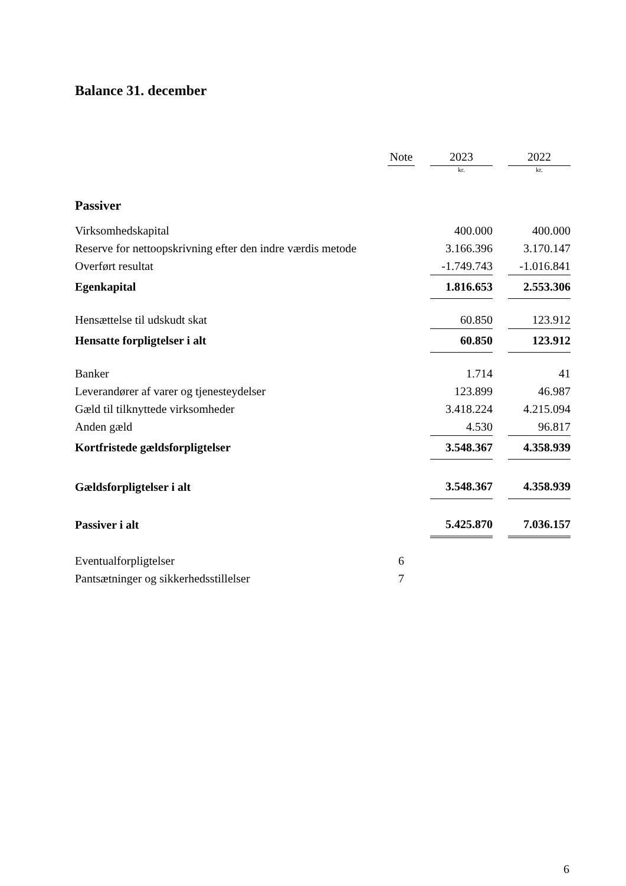Balance 31. december
| | Note | | 2023 | | 2022 |
| --- | --- | --- | --- | --- | --- |
| | | | kr. | | kr. |
| Passiver | | | | | |
| Virksomhedskapital | | | 400.000 | | 400.000 |
| Reserve for nettoopskrivning efter den indre værdis metode | | | 3.166.396 | | 3.170.147 |
| Overført resultat | | | -1.749.743 | | -1.016.841 |
| Egenkapital | | | 1.816.653 | | 2.553.306 |
| Hensættelse til udskudt skat | | | 60.850 | | 123.912 |
| Hensatte forpligtelser i alt | | | 60.850 | | 123.912 |
| Banker | | | 1.714 | | 41 |
| Leverandører af varer og tjenesteydelser | | | 123.899 | | 46.987 |
| Gæld til tilknyttede virksomheder | | | 3.418.224 | | 4.215.094 |
| Anden gæld | | | 4.530 | | 96.817 |
| Kortfristede gældsforpligtelser | | | 3.548.367 | | 4.358.939 |
| Gældsforpligtelser i alt | | | 3.548.367 | | 4.358.939 |
| Passiver i alt | | | 5.425.870 | | 7.036.157 |
| Eventualforpligtelser | 6 | | | | |
| Pantsætninger og sikkerhedsstillelser | 7 | | | | |
6